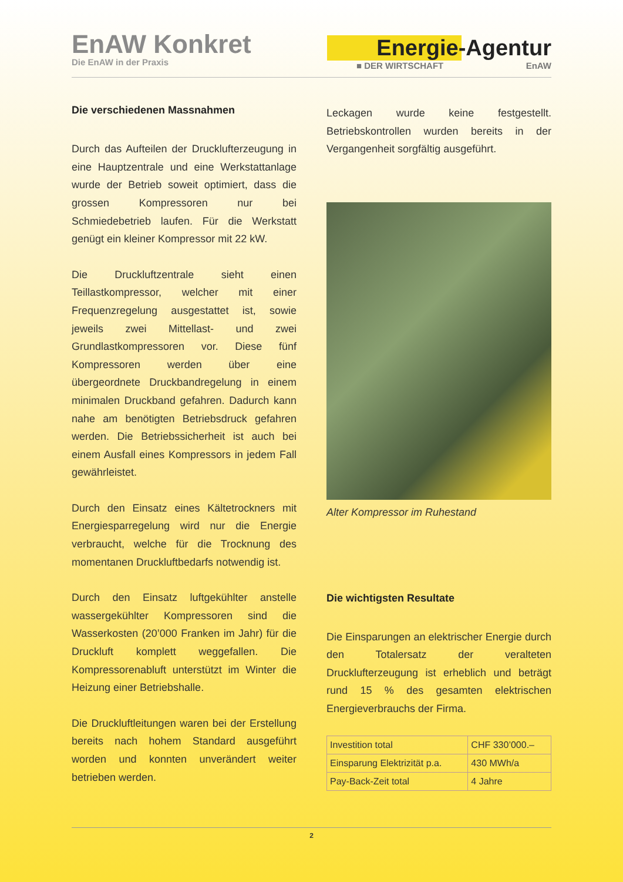EnAW Konkret
Die EnAW in der Praxis
Energie-Agentur
■ DER WIRTSCHAFT EnAW
Die verschiedenen Massnahmen
Durch das Aufteilen der Drucklufterzeugung in eine Hauptzentrale und eine Werkstattanlage wurde der Betrieb soweit optimiert, dass die grossen Kompressoren nur bei Schmiedebetrieb laufen. Für die Werkstatt genügt ein kleiner Kompressor mit 22 kW.
Die Druckluftzentrale sieht einen Teillastkompressor, welcher mit einer Frequenzregelung ausgestattet ist, sowie jeweils zwei Mittellast- und zwei Grundlastkompressoren vor. Diese fünf Kompressoren werden über eine übergeordnete Druckbandregelung in einem minimalen Druckband gefahren. Dadurch kann nahe am benötigten Betriebsdruck gefahren werden. Die Betriebssicherheit ist auch bei einem Ausfall eines Kompressors in jedem Fall gewährleistet.
Durch den Einsatz eines Kältetrockners mit Energiesparregelung wird nur die Energie verbraucht, welche für die Trocknung des momentanen Druckluftbedarfs notwendig ist.
Durch den Einsatz luftgekühlter anstelle wassergekühlter Kompressoren sind die Wasserkosten (20’000 Franken im Jahr) für die Druckluft komplett weggefallen. Die Kompressorenabluft unterstützt im Winter die Heizung einer Betriebshalle.
Die Druckluftleitungen waren bei der Erstellung bereits nach hohem Standard ausgeführt worden und konnten unverändert weiter betrieben werden.
Leckagen wurde keine festgestellt. Betriebskontrollen wurden bereits in der Vergangenheit sorgfältig ausgeführt.
Alter Kompressor im Ruhestand
Die wichtigsten Resultate
Die Einsparungen an elektrischer Energie durch den Totalersatz der veralteten Drucklufterzeugung ist erheblich und beträgt rund 15 % des gesamten elektrischen Energieverbrauchs der Firma.
| Investition total | CHF 330’000.– |
| Einsparung Elektrizität p.a. | 430 MWh/a |
| Pay-Back-Zeit total | 4 Jahre |
2